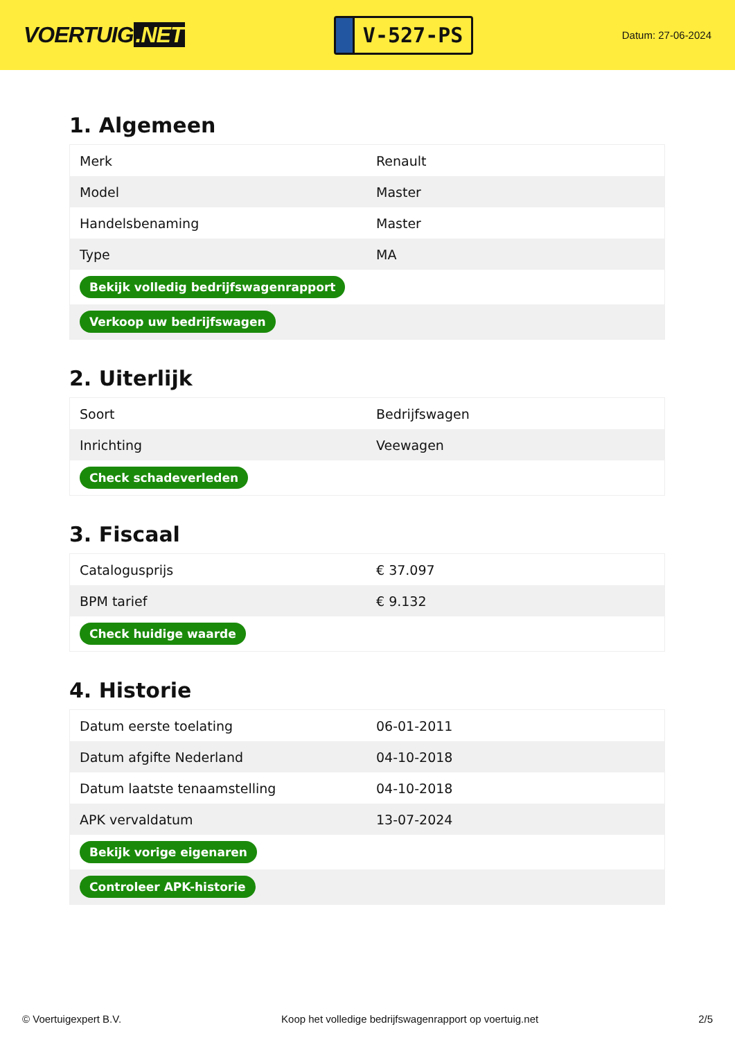VOERTUIG.NET
V-527-PS
Datum: 27-06-2024
1. Algemeen
| Merk | Renault |
| Model | Master |
| Handelsbenaming | Master |
| Type | MA |
| Bekijk volledig bedrijfswagenrapport | |
| Verkoop uw bedrijfswagen | |
2. Uiterlijk
| Soort | Bedrijfswagen |
| Inrichting | Veewagen |
| Check schadeverleden | |
3. Fiscaal
| Catalogusprijs | € 37.097 |
| BPM tarief | € 9.132 |
| Check huidige waarde | |
4. Historie
| Datum eerste toelating | 06-01-2011 |
| Datum afgifte Nederland | 04-10-2018 |
| Datum laatste tenaamstelling | 04-10-2018 |
| APK vervaldatum | 13-07-2024 |
| Bekijk vorige eigenaren | |
| Controleer APK-historie | |
© Voertuigexpert B.V. Koop het volledige bedrijfswagenrapport op voertuig.net 2/5